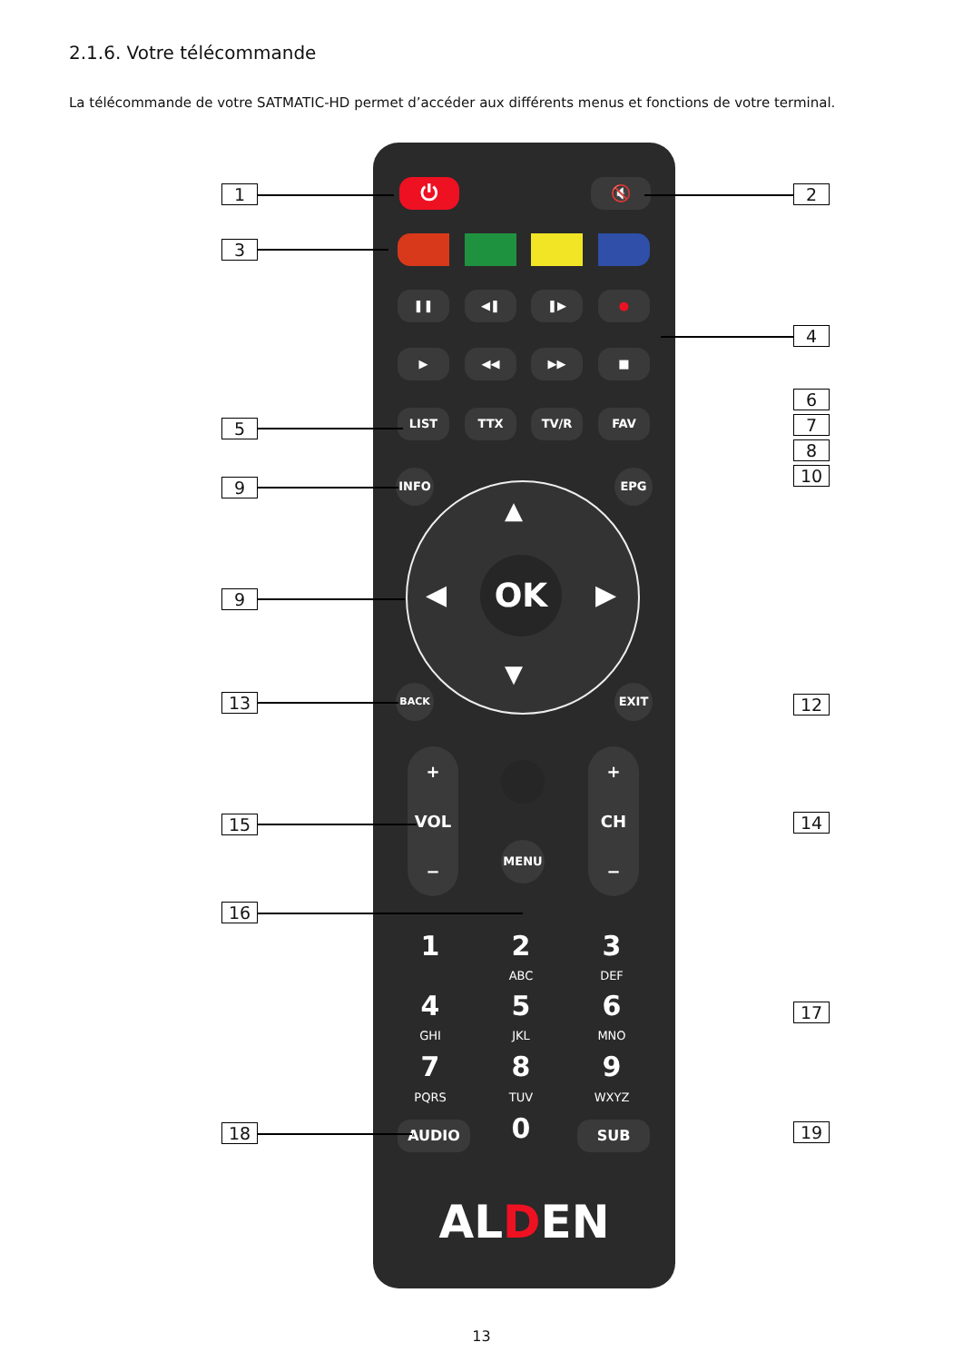2.1.6. Votre télécommande
La télécommande de votre SATMATIC-HD permet d’accéder aux différents menus et fonctions de votre terminal.
⏻ 🔇
❚❚ ◀❚ ❚▶ ●
▶ ◀◀ ▶▶ ■
LIST TTX TV/R FAV
INFO EPG
OK
▲
▼
◀ ▶
BACK EXIT
+
VOL
−
+
CH
−
MENU
1 2 3
ABC DEF
4 5 6
GHI JKL MNO
7 8 9
PQRS TUV WXYZ
AUDIO 0 SUB
ALDEN
1 2
3
4
5
6
7
8
9
10
9
13 12
15 14
16
17
18 19
13